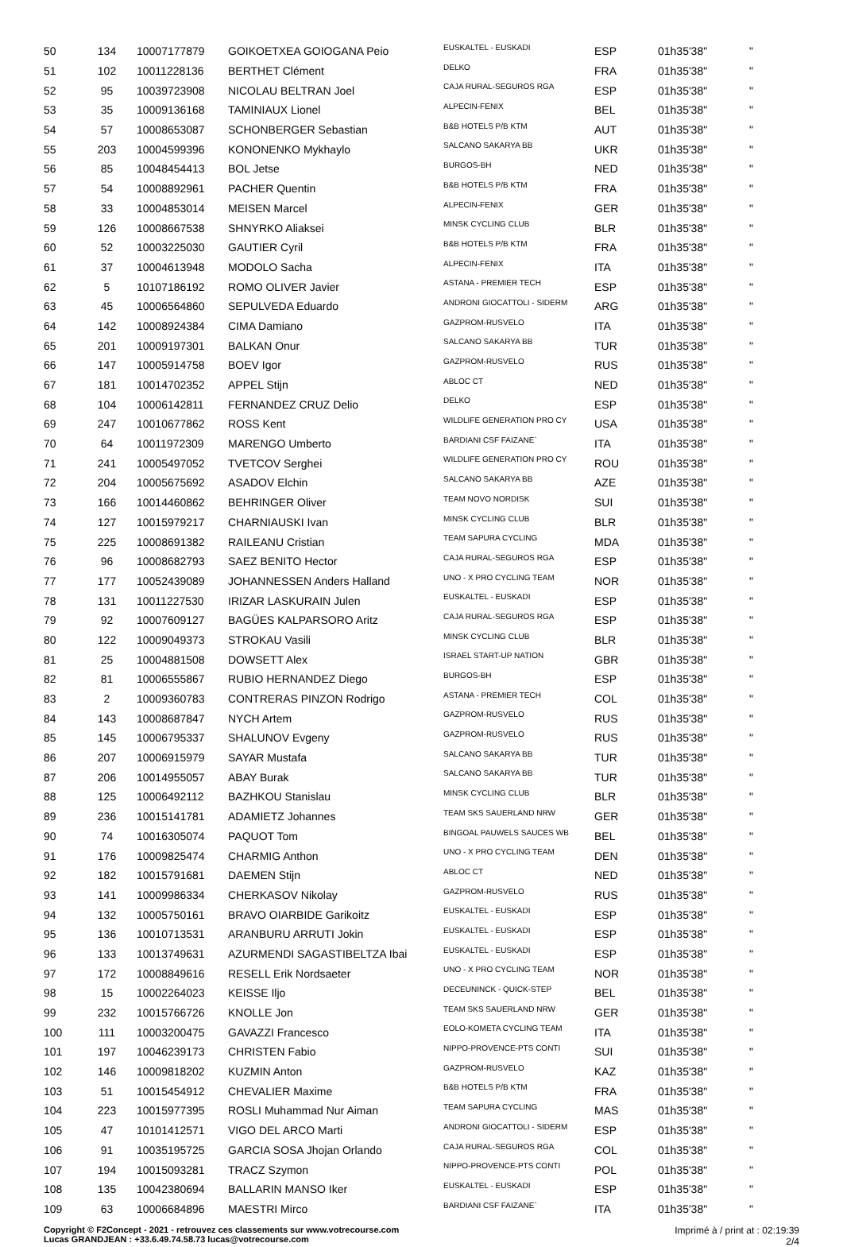| 50 | 134 | 10007177879 | GOIKOETXEA GOIOGANA Peio | EUSKALTEL - EUSKADI | ESP | 01h35'38" | " |
| 51 | 102 | 10011228136 | BERTHET Clément | DELKO | FRA | 01h35'38" | " |
| 52 | 95 | 10039723908 | NICOLAU BELTRAN Joel | CAJA RURAL-SEGUROS RGA | ESP | 01h35'38" | " |
| 53 | 35 | 10009136168 | TAMINIAUX Lionel | ALPECIN-FENIX | BEL | 01h35'38" | " |
| 54 | 57 | 10008653087 | SCHONBERGER Sebastian | B&B HOTELS P/B KTM | AUT | 01h35'38" | " |
| 55 | 203 | 10004599396 | KONONENKO Mykhaylo | SALCANO SAKARYA BB | UKR | 01h35'38" | " |
| 56 | 85 | 10048454413 | BOL Jetse | BURGOS-BH | NED | 01h35'38" | " |
| 57 | 54 | 10008892961 | PACHER Quentin | B&B HOTELS P/B KTM | FRA | 01h35'38" | " |
| 58 | 33 | 10004853014 | MEISEN Marcel | ALPECIN-FENIX | GER | 01h35'38" | " |
| 59 | 126 | 10008667538 | SHNYRKO Aliaksei | MINSK CYCLING CLUB | BLR | 01h35'38" | " |
| 60 | 52 | 10003225030 | GAUTIER Cyril | B&B HOTELS P/B KTM | FRA | 01h35'38" | " |
| 61 | 37 | 10004613948 | MODOLO Sacha | ALPECIN-FENIX | ITA | 01h35'38" | " |
| 62 | 5 | 10107186192 | ROMO OLIVER Javier | ASTANA - PREMIER TECH | ESP | 01h35'38" | " |
| 63 | 45 | 10006564860 | SEPULVEDA Eduardo | ANDRONI GIOCATTOLI - SIDERM | ARG | 01h35'38" | " |
| 64 | 142 | 10008924384 | CIMA Damiano | GAZPROM-RUSVELO | ITA | 01h35'38" | " |
| 65 | 201 | 10009197301 | BALKAN Onur | SALCANO SAKARYA BB | TUR | 01h35'38" | " |
| 66 | 147 | 10005914758 | BOEV Igor | GAZPROM-RUSVELO | RUS | 01h35'38" | " |
| 67 | 181 | 10014702352 | APPEL Stijn | ABLOC CT | NED | 01h35'38" | " |
| 68 | 104 | 10006142811 | FERNANDEZ CRUZ Delio | DELKO | ESP | 01h35'38" | " |
| 69 | 247 | 10010677862 | ROSS Kent | WILDLIFE GENERATION PRO CY | USA | 01h35'38" | " |
| 70 | 64 | 10011972309 | MARENGO Umberto | BARDIANI CSF FAIZANE` | ITA | 01h35'38" | " |
| 71 | 241 | 10005497052 | TVETCOV Serghei | WILDLIFE GENERATION PRO CY | ROU | 01h35'38" | " |
| 72 | 204 | 10005675692 | ASADOV Elchin | SALCANO SAKARYA BB | AZE | 01h35'38" | " |
| 73 | 166 | 10014460862 | BEHRINGER Oliver | TEAM NOVO NORDISK | SUI | 01h35'38" | " |
| 74 | 127 | 10015979217 | CHARNIAUSKI Ivan | MINSK CYCLING CLUB | BLR | 01h35'38" | " |
| 75 | 225 | 10008691382 | RAILEANU Cristian | TEAM SAPURA CYCLING | MDA | 01h35'38" | " |
| 76 | 96 | 10008682793 | SAEZ BENITO Hector | CAJA RURAL-SEGUROS RGA | ESP | 01h35'38" | " |
| 77 | 177 | 10052439089 | JOHANNESSEN Anders Halland | UNO - X PRO CYCLING TEAM | NOR | 01h35'38" | " |
| 78 | 131 | 10011227530 | IRIZAR LASKURAIN Julen | EUSKALTEL - EUSKADI | ESP | 01h35'38" | " |
| 79 | 92 | 10007609127 | BAGÜES KALPARSORO Aritz | CAJA RURAL-SEGUROS RGA | ESP | 01h35'38" | " |
| 80 | 122 | 10009049373 | STROKAU Vasili | MINSK CYCLING CLUB | BLR | 01h35'38" | " |
| 81 | 25 | 10004881508 | DOWSETT Alex | ISRAEL START-UP NATION | GBR | 01h35'38" | " |
| 82 | 81 | 10006555867 | RUBIO HERNANDEZ Diego | BURGOS-BH | ESP | 01h35'38" | " |
| 83 | 2 | 10009360783 | CONTRERAS PINZON Rodrigo | ASTANA - PREMIER TECH | COL | 01h35'38" | " |
| 84 | 143 | 10008687847 | NYCH Artem | GAZPROM-RUSVELO | RUS | 01h35'38" | " |
| 85 | 145 | 10006795337 | SHALUNOV Evgeny | GAZPROM-RUSVELO | RUS | 01h35'38" | " |
| 86 | 207 | 10006915979 | SAYAR Mustafa | SALCANO SAKARYA BB | TUR | 01h35'38" | " |
| 87 | 206 | 10014955057 | ABAY Burak | SALCANO SAKARYA BB | TUR | 01h35'38" | " |
| 88 | 125 | 10006492112 | BAZHKOU Stanislau | MINSK CYCLING CLUB | BLR | 01h35'38" | " |
| 89 | 236 | 10015141781 | ADAMIETZ Johannes | TEAM SKS SAUERLAND NRW | GER | 01h35'38" | " |
| 90 | 74 | 10016305074 | PAQUOT Tom | BINGOAL PAUWELS SAUCES WB | BEL | 01h35'38" | " |
| 91 | 176 | 10009825474 | CHARMIG Anthon | UNO - X PRO CYCLING TEAM | DEN | 01h35'38" | " |
| 92 | 182 | 10015791681 | DAEMEN Stijn | ABLOC CT | NED | 01h35'38" | " |
| 93 | 141 | 10009986334 | CHERKASOV Nikolay | GAZPROM-RUSVELO | RUS | 01h35'38" | " |
| 94 | 132 | 10005750161 | BRAVO OIARBIDE Garikoitz | EUSKALTEL - EUSKADI | ESP | 01h35'38" | " |
| 95 | 136 | 10010713531 | ARANBURU ARRUTI Jokin | EUSKALTEL - EUSKADI | ESP | 01h35'38" | " |
| 96 | 133 | 10013749631 | AZURMENDI SAGASTIBELTZA Ibai | EUSKALTEL - EUSKADI | ESP | 01h35'38" | " |
| 97 | 172 | 10008849616 | RESELL Erik Nordsaeter | UNO - X PRO CYCLING TEAM | NOR | 01h35'38" | " |
| 98 | 15 | 10002264023 | KEISSE Iljo | DECEUNINCK - QUICK-STEP | BEL | 01h35'38" | " |
| 99 | 232 | 10015766726 | KNOLLE Jon | TEAM SKS SAUERLAND NRW | GER | 01h35'38" | " |
| 100 | 111 | 10003200475 | GAVAZZI Francesco | EOLO-KOMETA CYCLING TEAM | ITA | 01h35'38" | " |
| 101 | 197 | 10046239173 | CHRISTEN Fabio | NIPPO-PROVENCE-PTS CONTI | SUI | 01h35'38" | " |
| 102 | 146 | 10009818202 | KUZMIN Anton | GAZPROM-RUSVELO | KAZ | 01h35'38" | " |
| 103 | 51 | 10015454912 | CHEVALIER Maxime | B&B HOTELS P/B KTM | FRA | 01h35'38" | " |
| 104 | 223 | 10015977395 | ROSLI Muhammad Nur Aiman | TEAM SAPURA CYCLING | MAS | 01h35'38" | " |
| 105 | 47 | 10101412571 | VIGO DEL ARCO Marti | ANDRONI GIOCATTOLI - SIDERM | ESP | 01h35'38" | " |
| 106 | 91 | 10035195725 | GARCIA SOSA Jhojan Orlando | CAJA RURAL-SEGUROS RGA | COL | 01h35'38" | " |
| 107 | 194 | 10015093281 | TRACZ Szymon | NIPPO-PROVENCE-PTS CONTI | POL | 01h35'38" | " |
| 108 | 135 | 10042380694 | BALLARIN MANSO Iker | EUSKALTEL - EUSKADI | ESP | 01h35'38" | " |
| 109 | 63 | 10006684896 | MAESTRI Mirco | BARDIANI CSF FAIZANE` | ITA | 01h35'38" | " |
Copyright © F2Concept - 2021 - retrouvez ces classements sur www.votrecourse.com
Lucas GRANDJEAN : +33.6.49.74.58.73 lucas@votrecourse.com Imprimé à / print at : 02:19:39
2/4